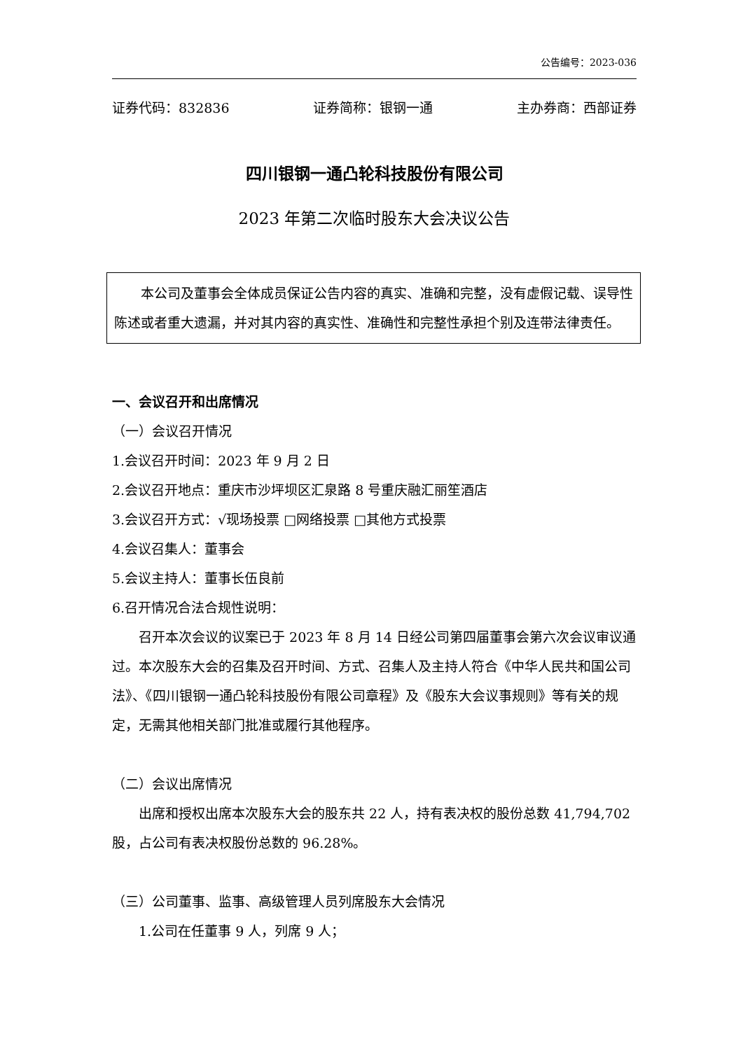公告编号：2023-036
证券代码：832836 证券简称：银钢一通 主办券商：西部证券
四川银钢一通凸轮科技股份有限公司
2023 年第二次临时股东大会决议公告
本公司及董事会全体成员保证公告内容的真实、准确和完整，没有虚假记载、误导性陈述或者重大遗漏，并对其内容的真实性、准确性和完整性承担个别及连带法律责任。
一、会议召开和出席情况
（一）会议召开情况
1.会议召开时间：2023 年 9 月 2 日
2.会议召开地点：重庆市沙坪坝区汇泉路 8 号重庆融汇丽笙酒店
3.会议召开方式：√现场投票 □网络投票 □其他方式投票
4.会议召集人：董事会
5.会议主持人：董事长伍良前
6.召开情况合法合规性说明：
召开本次会议的议案已于 2023 年 8 月 14 日经公司第四届董事会第六次会议审议通过。本次股东大会的召集及召开时间、方式、召集人及主持人符合《中华人民共和国公司法》、《四川银钢一通凸轮科技股份有限公司章程》及《股东大会议事规则》等有关的规定，无需其他相关部门批准或履行其他程序。
（二）会议出席情况
出席和授权出席本次股东大会的股东共 22 人，持有表决权的股份总数 41,794,702 股，占公司有表决权股份总数的 96.28%。
（三）公司董事、监事、高级管理人员列席股东大会情况
1.公司在任董事 9 人，列席 9 人；